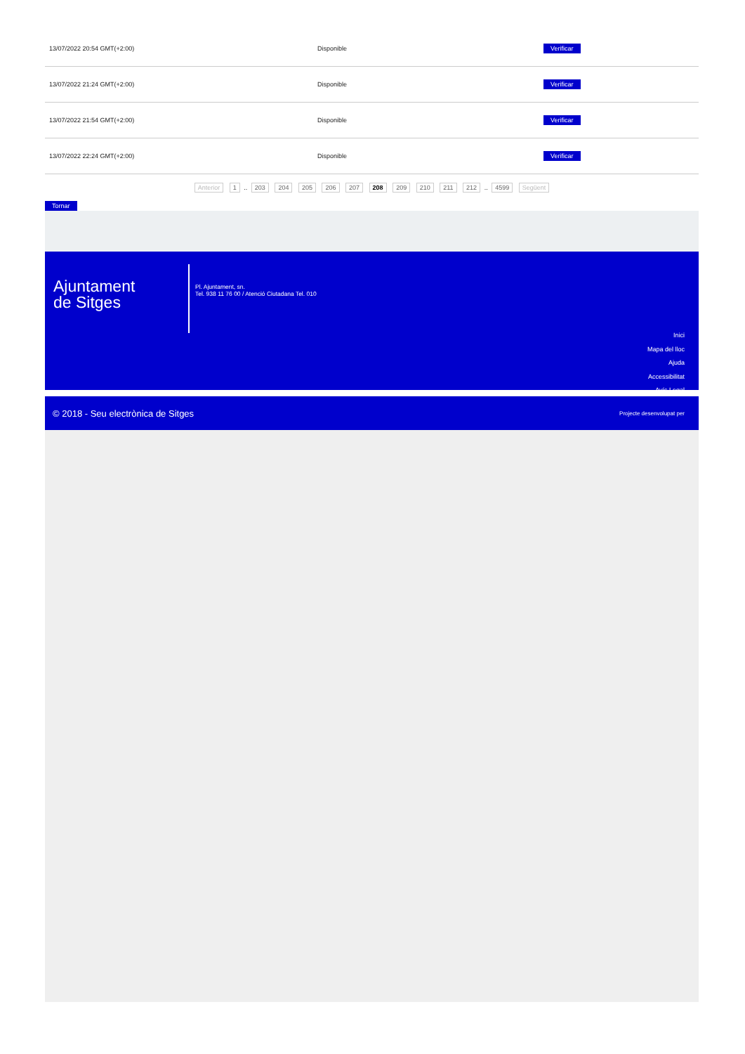| 13/07/2022 20:54 GMT(+2:00) | Disponible | Verificar |
| 13/07/2022 21:24 GMT(+2:00) | Disponible | Verificar |
| 13/07/2022 21:54 GMT(+2:00) | Disponible | Verificar |
| 13/07/2022 22:24 GMT(+2:00) | Disponible | Verificar |
Anterior 1 .. 203 204 205 206 207 208 209 210 211 212 .. 4599 Següent
Tornar
Ajuntament
de Sitges
Pl. Ajuntament, sn.
Tel. 938 11 76 00 / Atenció Ciutadana Tel. 010
Inici
Mapa del lloc
Ajuda
Accessibilitat
Avís Legal
© 2018 - Seu electrònica de Sitges Projecte desenvolupat per